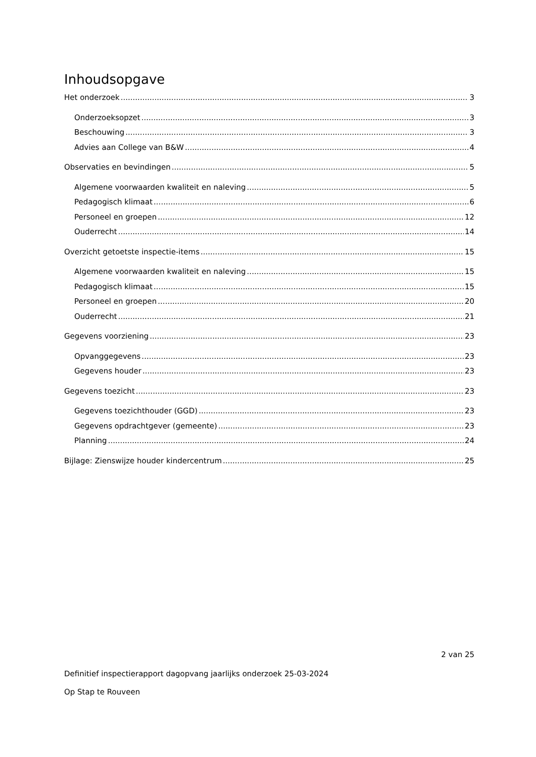Inhoudsopgave
Het onderzoek 3
Onderzoeksopzet 3
Beschouwing 3
Advies aan College van B&W 4
Observaties en bevindingen 5
Algemene voorwaarden kwaliteit en naleving 5
Pedagogisch klimaat 6
Personeel en groepen 12
Ouderrecht 14
Overzicht getoetste inspectie-items 15
Algemene voorwaarden kwaliteit en naleving 15
Pedagogisch klimaat 15
Personeel en groepen 20
Ouderrecht 21
Gegevens voorziening 23
Opvanggegevens 23
Gegevens houder 23
Gegevens toezicht 23
Gegevens toezichthouder (GGD) 23
Gegevens opdrachtgever (gemeente) 23
Planning 24
Bijlage: Zienswijze houder kindercentrum 25
2 van 25
Definitief inspectierapport dagopvang jaarlijks onderzoek 25-03-2024
Op Stap te Rouveen